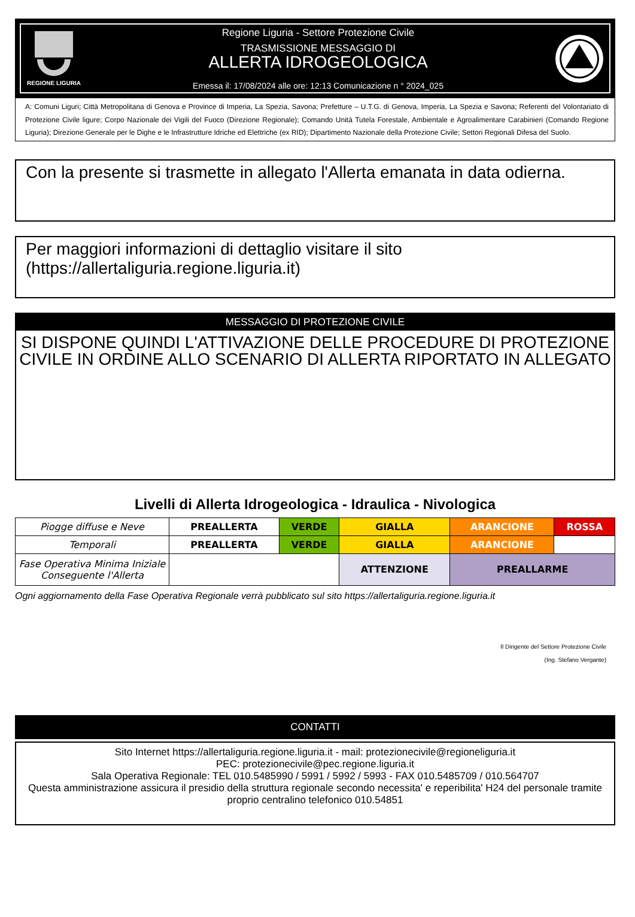REGIONE LIGURIA
Regione Liguria - Settore Protezione Civile
TRASMISSIONE MESSAGGIO DI
ALLERTA IDROGEOLOGICA
Emessa il: 17/08/2024 alle ore: 12:13 Comunicazione n ° 2024_025
A: Comuni Liguri; Città Metropolitana di Genova e Province di Imperia, La Spezia, Savona; Prefetture – U.T.G. di Genova, Imperia, La Spezia e Savona; Referenti del Volontariato di Protezione Civile ligure; Corpo Nazionale dei Vigili del Fuoco (Direzione Regionale); Comando Unità Tutela Forestale, Ambientale e Agroalimentare Carabinieri (Comando Regione Liguria); Direzione Generale per le Dighe e le Infrastrutture Idriche ed Elettriche (ex RID); Dipartimento Nazionale della Protezione Civile; Settori Regionali Difesa del Suolo.
Con la presente si trasmette in allegato l'Allerta emanata in data odierna.
Per maggiori informazioni di dettaglio visitare il sito
(https://allertaliguria.regione.liguria.it)
MESSAGGIO DI PROTEZIONE CIVILE
SI DISPONE QUINDI L'ATTIVAZIONE DELLE PROCEDURE DI PROTEZIONE CIVILE IN ORDINE ALLO SCENARIO DI ALLERTA RIPORTATO IN ALLEGATO
Livelli di Allerta Idrogeologica - Idraulica - Nivologica
| Piogge diffuse e Neve | PREALLERTA | VERDE | GIALLA | ARANCIONE | ROSSA |
| Temporali | PREALLERTA | VERDE | GIALLA | ARANCIONE | |
| Fase Operativa Minima Iniziale Conseguente l'Allerta | | | ATTENZIONE | PREALLARME | |
Ogni aggiornamento della Fase Operativa Regionale verrà pubblicato sul sito https://allertaliguria.regione.liguria.it
Il Dirigente del Settore Protezione Civile
(Ing. Stefano Vergante)
CONTATTI
Sito Internet https://allertaliguria.regione.liguria.it - mail: protezionecivile@regioneliguria.it
PEC: protezionecivile@pec.regione.liguria.it
Sala Operativa Regionale: TEL 010.5485990 / 5991 / 5992 / 5993 - FAX 010.5485709 / 010.564707
Questa amministrazione assicura il presidio della struttura regionale secondo necessita' e reperibilita' H24 del personale tramite proprio centralino telefonico 010.54851